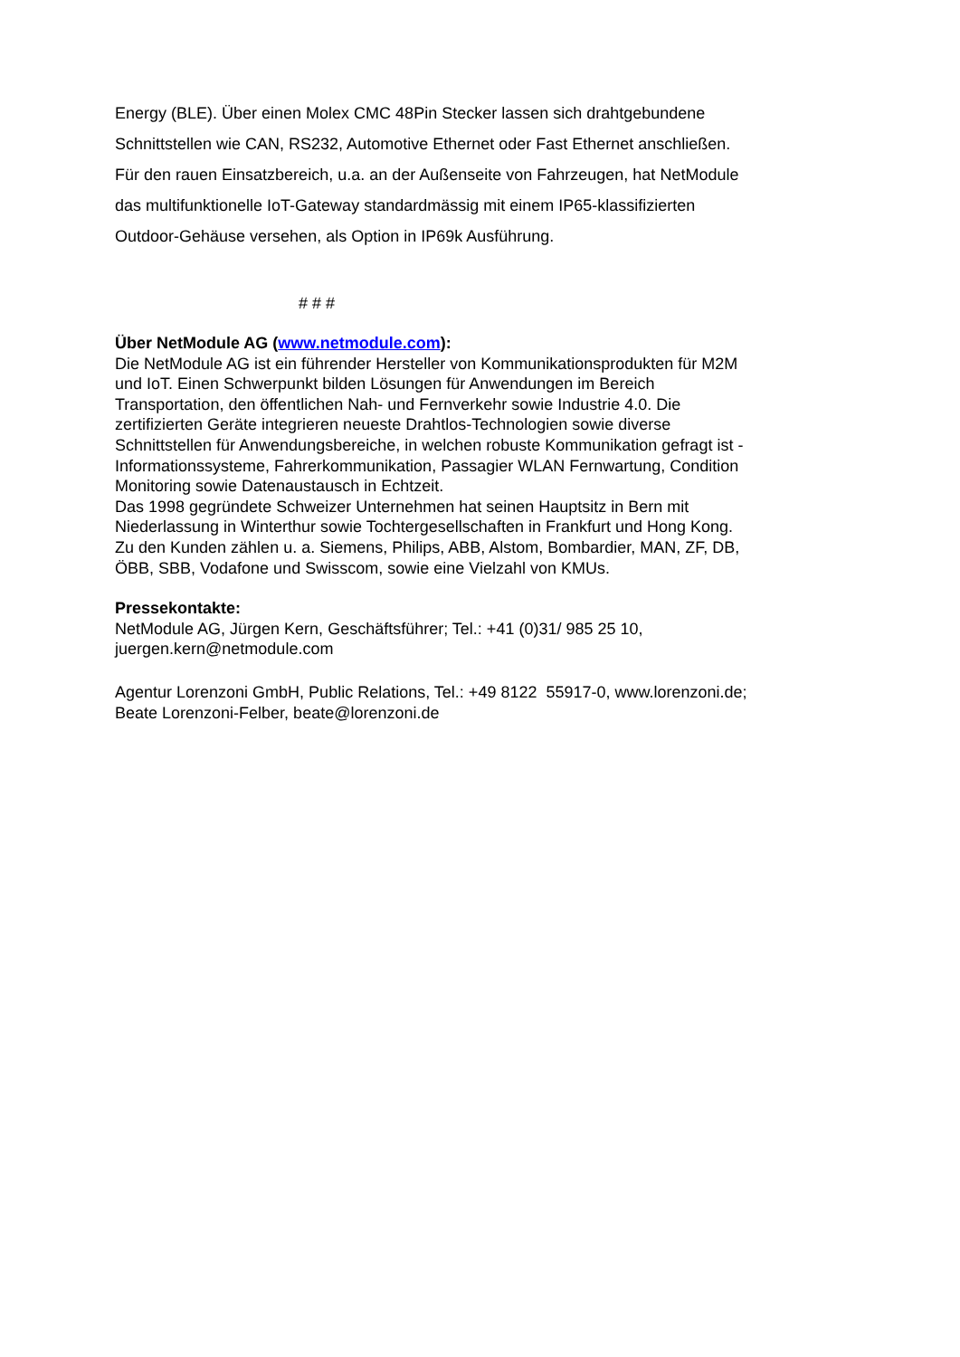Energy (BLE). Über einen Molex CMC 48Pin Stecker lassen sich drahtgebundene Schnittstellen wie CAN, RS232, Automotive Ethernet oder Fast Ethernet anschließen. Für den rauen Einsatzbereich, u.a. an der Außenseite von Fahrzeugen, hat NetModule das multifunktionelle IoT-Gateway standardmässig mit einem IP65-klassifizierten Outdoor-Gehäuse versehen, als Option in IP69k Ausführung.
# # #
Über NetModule AG (www.netmodule.com):
Die NetModule AG ist ein führender Hersteller von Kommunikationsprodukten für M2M und IoT. Einen Schwerpunkt bilden Lösungen für Anwendungen im Bereich Transportation, den öffentlichen Nah- und Fernverkehr sowie Industrie 4.0. Die zertifizierten Geräte integrieren neueste Drahtlos-Technologien sowie diverse Schnittstellen für Anwendungsbereiche, in welchen robuste Kommunikation gefragt ist - Informationssysteme, Fahrerkommunikation, Passagier WLAN Fernwartung, Condition Monitoring sowie Datenaustausch in Echtzeit.
Das 1998 gegründete Schweizer Unternehmen hat seinen Hauptsitz in Bern mit Niederlassung in Winterthur sowie Tochtergesellschaften in Frankfurt und Hong Kong. Zu den Kunden zählen u. a. Siemens, Philips, ABB, Alstom, Bombardier, MAN, ZF, DB, ÖBB, SBB, Vodafone und Swisscom, sowie eine Vielzahl von KMUs.
Pressekontakte:
NetModule AG, Jürgen Kern, Geschäftsführer; Tel.: +41 (0)31/ 985 25 10, juergen.kern@netmodule.com
Agentur Lorenzoni GmbH, Public Relations, Tel.: +49 8122 55917-0, www.lorenzoni.de; Beate Lorenzoni-Felber, beate@lorenzoni.de